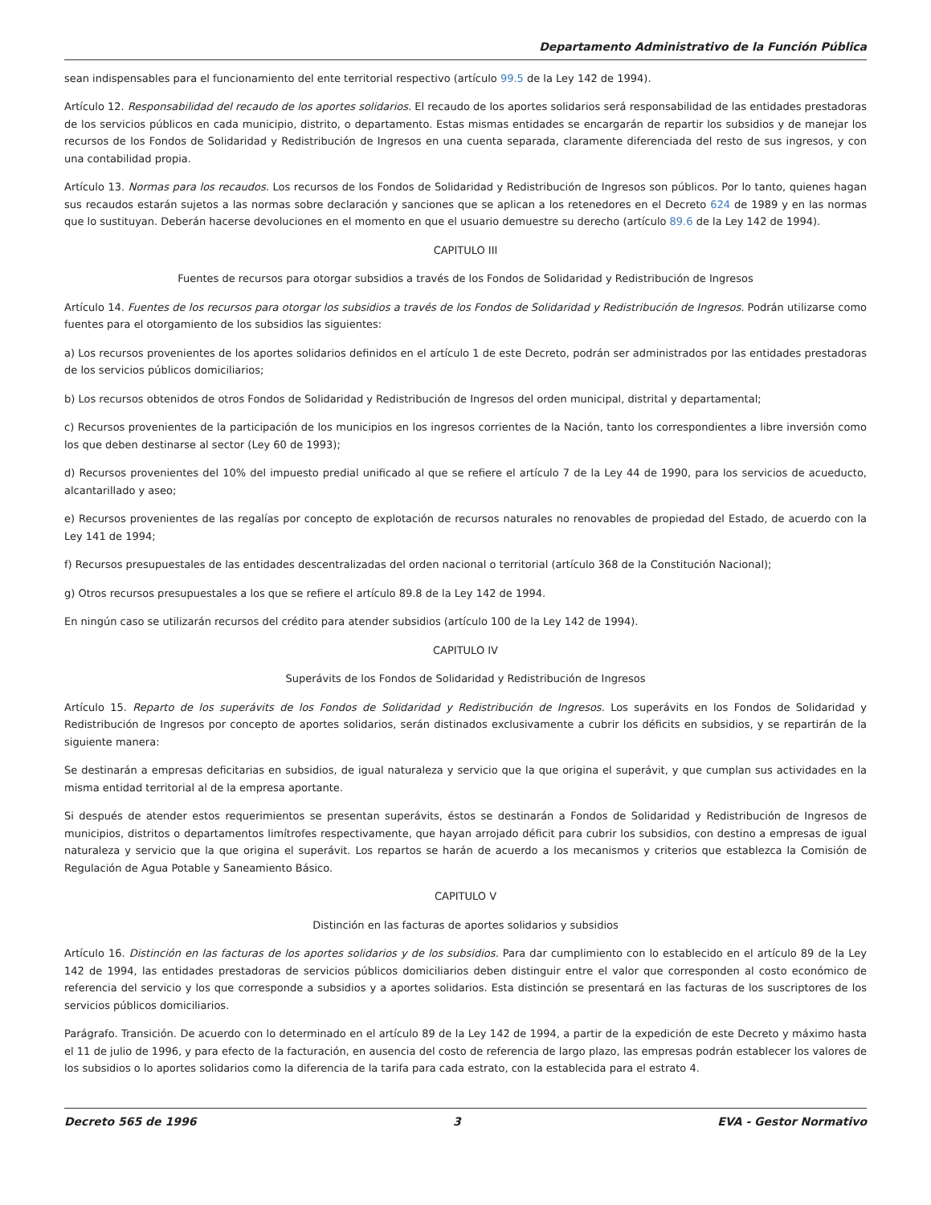Departamento Administrativo de la Función Pública
sean indispensables para el funcionamiento del ente territorial respectivo (artículo 99.5 de la Ley 142 de 1994).
Artículo 12. Responsabilidad del recaudo de los aportes solidarios. El recaudo de los aportes solidarios será responsabilidad de las entidades prestadoras de los servicios públicos en cada municipio, distrito, o departamento. Estas mismas entidades se encargarán de repartir los subsidios y de manejar los recursos de los Fondos de Solidaridad y Redistribución de Ingresos en una cuenta separada, claramente diferenciada del resto de sus ingresos, y con una contabilidad propia.
Artículo 13. Normas para los recaudos. Los recursos de los Fondos de Solidaridad y Redistribución de Ingresos son públicos. Por lo tanto, quienes hagan sus recaudos estarán sujetos a las normas sobre declaración y sanciones que se aplican a los retenedores en el Decreto 624 de 1989 y en las normas que lo sustituyan. Deberán hacerse devoluciones en el momento en que el usuario demuestre su derecho (artículo 89.6 de la Ley 142 de 1994).
CAPITULO III
Fuentes de recursos para otorgar subsidios a través de los Fondos de Solidaridad y Redistribución de Ingresos
Artículo 14. Fuentes de los recursos para otorgar los subsidios a través de los Fondos de Solidaridad y Redistribución de Ingresos. Podrán utilizarse como fuentes para el otorgamiento de los subsidios las siguientes:
a) Los recursos provenientes de los aportes solidarios definidos en el artículo 1 de este Decreto, podrán ser administrados por las entidades prestadoras de los servicios públicos domiciliarios;
b) Los recursos obtenidos de otros Fondos de Solidaridad y Redistribución de Ingresos del orden municipal, distrital y departamental;
c) Recursos provenientes de la participación de los municipios en los ingresos corrientes de la Nación, tanto los correspondientes a libre inversión como los que deben destinarse al sector (Ley 60 de 1993);
d) Recursos provenientes del 10% del impuesto predial unificado al que se refiere el artículo 7 de la Ley 44 de 1990, para los servicios de acueducto, alcantarillado y aseo;
e) Recursos provenientes de las regalías por concepto de explotación de recursos naturales no renovables de propiedad del Estado, de acuerdo con la Ley 141 de 1994;
f) Recursos presupuestales de las entidades descentralizadas del orden nacional o territorial (artículo 368 de la Constitución Nacional);
g) Otros recursos presupuestales a los que se refiere el artículo 89.8 de la Ley 142 de 1994.
En ningún caso se utilizarán recursos del crédito para atender subsidios (artículo 100 de la Ley 142 de 1994).
CAPITULO IV
Superávits de los Fondos de Solidaridad y Redistribución de Ingresos
Artículo 15. Reparto de los superávits de los Fondos de Solidaridad y Redistribución de Ingresos. Los superávits en los Fondos de Solidaridad y Redistribución de Ingresos por concepto de aportes solidarios, serán distinados exclusivamente a cubrir los déficits en subsidios, y se repartirán de la siguiente manera:
Se destinarán a empresas deficitarias en subsidios, de igual naturaleza y servicio que la que origina el superávit, y que cumplan sus actividades en la misma entidad territorial al de la empresa aportante.
Si después de atender estos requerimientos se presentan superávits, éstos se destinarán a Fondos de Solidaridad y Redistribución de Ingresos de municipios, distritos o departamentos limítrofes respectivamente, que hayan arrojado déficit para cubrir los subsidios, con destino a empresas de igual naturaleza y servicio que la que origina el superávit. Los repartos se harán de acuerdo a los mecanismos y criterios que establezca la Comisión de Regulación de Agua Potable y Saneamiento Básico.
CAPITULO V
Distinción en las facturas de aportes solidarios y subsidios
Artículo 16. Distinción en las facturas de los aportes solidarios y de los subsidios. Para dar cumplimiento con lo establecido en el artículo 89 de la Ley 142 de 1994, las entidades prestadoras de servicios públicos domiciliarios deben distinguir entre el valor que corresponden al costo económico de referencia del servicio y los que corresponde a subsidios y a aportes solidarios. Esta distinción se presentará en las facturas de los suscriptores de los servicios públicos domiciliarios.
Parágrafo. Transición. De acuerdo con lo determinado en el artículo 89 de la Ley 142 de 1994, a partir de la expedición de este Decreto y máximo hasta el 11 de julio de 1996, y para efecto de la facturación, en ausencia del costo de referencia de largo plazo, las empresas podrán establecer los valores de los subsidios o lo aportes solidarios como la diferencia de la tarifa para cada estrato, con la establecida para el estrato 4.
Decreto 565 de 1996 3 EVA - Gestor Normativo